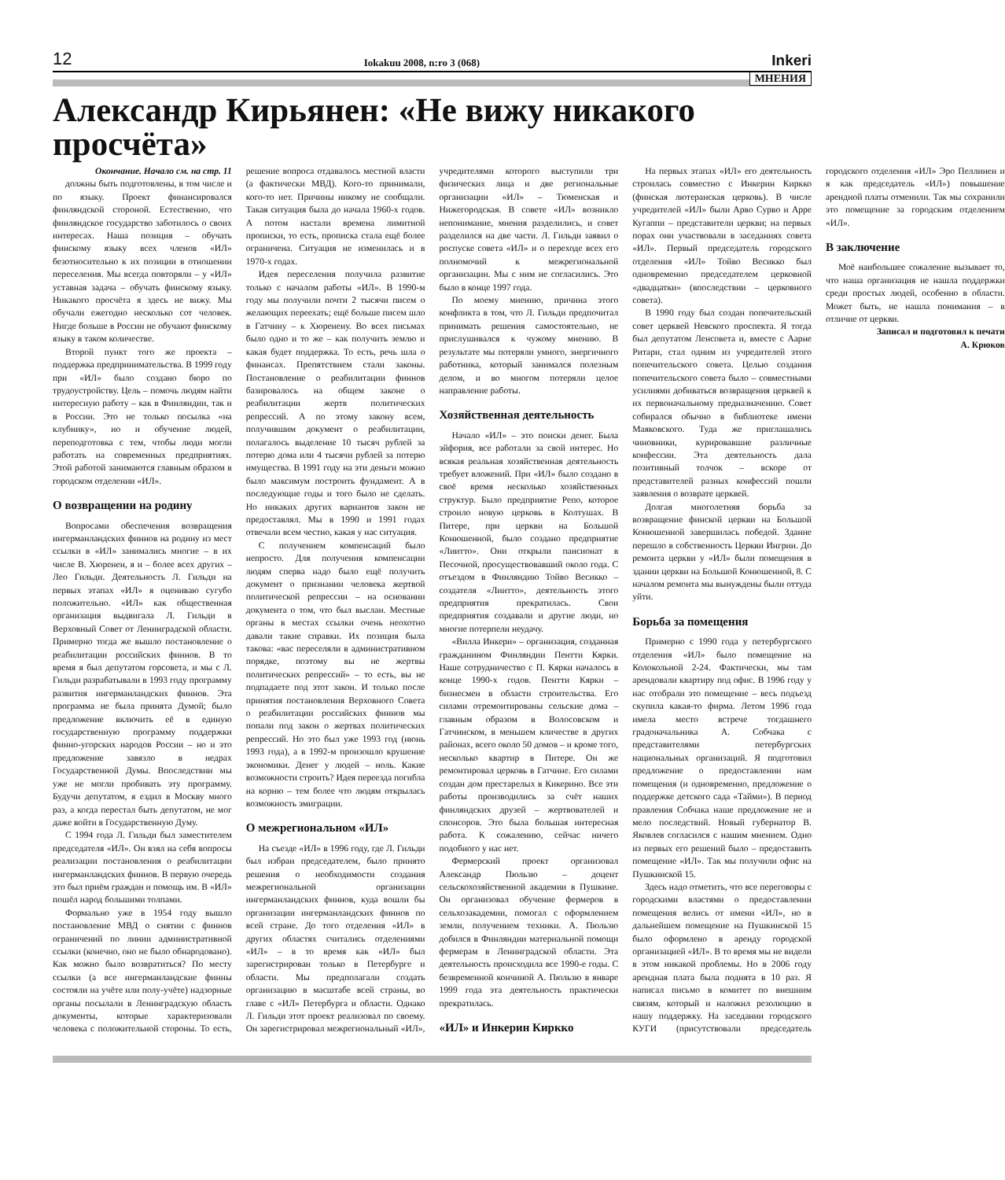12 Iokakuu 2008, n:ro 3 (068) Inkeri
МНЕНИЯ
Александр Кирьянен: «Не вижу никакого просчёта»
Окончание. Начало см. на стр. 11
должны быть подготовлены, в том числе и по языку. Проект финансировался финляндской стороной. Естественно, что финляндское государство заботилось о своих интересах. Наша позиция – обучать финскому языку всех членов «ИЛ» безотносительно к их позиции в отношении переселения. Мы всегда повторяли – у «ИЛ» уставная задача – обучать финскому языку. Никакого просчёта я здесь не вижу. Мы обучали ежегодно несколько сот человек. Нигде больше в России не обучают финскому языку в таком количестве.
Второй пункт того же проекта – поддержка предпринимательства. В 1999 году при «ИЛ» было создано бюро по трудоустройству. Цель – помочь людям найти интересную работу – как в Финляндии, так и в России. Это не только посылка «на клубнику», но и обучение людей, переподготовка с тем, чтобы люди могли работать на современных предприятиях. Этой работой занимаются главным образом в городском отделении «ИЛ».
О возвращении на родину
Вопросами обеспечения возвращения ингерманландских финнов на родину из мест ссылки в «ИЛ» занимались многие – в их числе В. Хюренен, я и – более всех других – Лео Гильди. Деятельность Л. Гильди на первых этапах «ИЛ» я оцениваю сугубо положительно. «ИЛ» как общественная организация выдвигала Л. Гильди в Верховный Совет от Ленинградской области. Примерно тогда же вышло постановление о реабилитации российских финнов. В то время я был депутатом горсовета, и мы с Л. Гильди разрабатывали в 1993 году программу развития ингерманландских финнов. Эта программа не была принята Думой; было предложение включить её в единую государственную программу поддержки финно-угорских народов России – но и это предложение завязло в недрах Государственной Думы. Впоследствии мы уже не могли пробивать эту программу. Будучи депутатом, я ездил в Москву много раз, а когда перестал быть депутатом, не мог даже войти в Государственную Думу.
С 1994 года Л. Гильди был заместителем председателя «ИЛ». Он взял на себя вопросы реализации постановления о реабилитации ингерманландских финнов. В первую очередь это был приём граждан и помощь им. В «ИЛ» пошёл народ большими толпами.
Формально уже в 1954 году вышло постановление МВД о снятии с финнов ограничений по линии административной ссылки (конечно, оно не было обнародовано). Как можно было возвратиться? По месту ссылки (а все ингерманландские финны состояли на учёте или полу-учёте) надзорные органы посылали в Ленинградскую область документы, которые характеризовали человека с положительной стороны. То есть, решение вопроса отдавалось местной власти (а фактически МВД). Кого-то принимали, кого-то нет. Причины никому не сообщали. Такая ситуация была до начала 1960-х годов. А потом настали времена лимитной прописки, то есть, прописка стала ещё более ограничена. Ситуация не изменилась и в 1970-х годах.
Идея переселения получила развитие только с началом работы «ИЛ». В 1990-м году мы получили почти 2 тысячи писем о желающих переехать; ещё больше писем шло в Гатчину – к Хюренену. Во всех письмах было одно и то же – как получить землю и какая будет поддержка. То есть, речь шла о финансах. Препятствием стали законы. Постановление о реабилитации финнов базировалось на общем законе о реабилитации жертв политических репрессий. А по этому закону всем, получившим документ о реабилитации, полагалось выделение 10 тысяч рублей за потерю дома или 4 тысячи рублей за потерю имущества. В 1991 году на эти деньги можно было максимум построить фундамент. А в последующие годы и того было не сделать. Но никаких других вариантов закон не предоставлял. Мы в 1990 и 1991 годах отвечали всем честно, какая у нас ситуация.
С получением компенсаций было непросто. Для получения компенсации людям сперва надо было ещё получить документ о признании человека жертвой политической репрессии – на основании документа о том, что был выслан. Местные органы в местах ссылки очень неохотно давали такие справки. Их позиция была такова: «вас переселяли в административном порядке, поэтому вы не жертвы политических репрессий» – то есть, вы не подпадаете под этот закон. И только после принятия постановления Верховного Совета о реабилитации российских финнов мы попали под закон о жертвах политических репрессий. Но это был уже 1993 год (июнь 1993 года), а в 1992-м произошло крушение экономики. Денег у людей – ноль. Какие возможности строить? Идея переезда погибла на корню – тем более что людям открылась возможность эмиграции.
О межрегиональном «ИЛ»
На съезде «ИЛ» в 1996 году, где Л. Гильди был избран председателем, было принято решения о необходимости создания межрегиональной организации ингерманландских финнов, куда вошли бы организации ингерманландских финнов по всей стране. До того отделения «ИЛ» в других областях считались отделениями «ИЛ» – в то время как «ИЛ» был зарегистрирован только в Петербурге и области. Мы предполагали создать организацию в масштабе всей страны, во главе с «ИЛ» Петербурга и области. Однако Л. Гильди этот проект реализовал по своему. Он зарегистрировал межрегиональный «ИЛ», учредителями которого выступили три физических лица и две региональные организации «ИЛ» – Тюменская и Нижегородская. В совете «ИЛ» возникло непонимание, мнения разделились, и совет разделился на две части. Л. Гильди заявил о роспуске совета «ИЛ» и о переходе всех его полномочий к межрегиональной организации. Мы с ним не согласились. Это было в конце 1997 года.
По моему мнению, причина этого конфликта в том, что Л. Гильди предпочитал принимать решения самостоятельно, не прислушивался к чужому мнению. В результате мы потеряли умного, энергичного работника, который занимался полезным делом, и во многом потеряли целое направление работы.
Хозяйственная деятельность
Начало «ИЛ» – это поиски денег. Была эйфория, все работали за свой интерес. Но всякая реальная хозяйственная деятельность требует вложений. При «ИЛ» было создано в своё время несколько хозяйственных структур. Было предприятие Репо, которое строило новую церковь в Колтушах. В Питере, при церкви на Большой Конюшенной, было создано предприятие «Лиитто». Они открыли пансионат в Песочной, просуществовавший около года. С отъездом в Финляндию Тойво Весикко – создателя «Лиитто», деятельность этого предприятия прекратилась. Свои предприятия создавали и другие люди, но многие потерпели неудачу.
«Вилла Инкери» – организация, созданная гражданином Финляндии Пентти Кярки. Наше сотрудничество с П. Кярки началось в конце 1990-х годов. Пентти Кярки – бизнесмен в области строительства. Его силами отремонтированы сельские дома – главным образом в Волосовском и Гатчинском, в меньшем кличестве в других районах, всего около 50 домов – и кроме того, несколько квартир в Питере. Он же ремонтировал церковь в Гатчине. Его силами создан дом престарелых в Кикерино. Все эти работы производились за счёт наших финляндских друзей – жертвователей и спонсоров. Это была большая интересная работа. К сожалению, сейчас ничего подобного у нас нет.
Фермерский проект организовал Александр Пюльзю – доцент сельскохозяйственной академии в Пушкине. Он организовал обучение фермеров в сельхозакадемии, помогал с оформлением земли, получением техники. А. Пюльзю добился в Финляндии материальной помощи фермерам в Ленинградской области. Эта деятельность происходила все 1990-е годы. С безвременной кончиной А. Пюльзю в январе 1999 года эта деятельность практически прекратилась.
«ИЛ» и Инкерин Киркко
На первых этапах «ИЛ» его деятельность строилась совместно с Инкерин Киркко (финская лютеранская церковь). В числе учредителей «ИЛ» были Арво Сурво и Арре Кугаппи – представители церкви; на первых порах они участвовали в заседаниях совета «ИЛ». Первый председатель городского отделения «ИЛ» Тойво Весикко был одновременно председателем церковной «двадцатки» (впоследствии – церковного совета).
В 1990 году был создан попечительский совет церквей Невского проспекта. Я тогда был депутатом Ленсовета и, вместе с Аарне Ритари, стал одним из учредителей этого попечительского совета. Целью создания попечительского совета было – совместными усилиями добиваться возвращения церквей к их первоначальному предназначению. Совет собирался обычно в библиотеке имени Маяковского. Туда же приглашались чиновники, курировавшие различные конфессии. Эта деятельность дала позитивный толчок – вскоре от представителей разных конфессий пошли заявления о возврате церквей.
Долгая многолетняя борьба за возвращение финской церкви на Большой Конюшенной завершилась победой. Здание перешло в собственность Церкви Ингрии. До ремонта церкви у «ИЛ» были помещения в здании церкви на Большой Конюшенной, 8. С началом ремонта мы вынуждены были оттуда уйти.
Борьба за помещения
Примерно с 1990 года у петербургского отделения «ИЛ» было помещение на Колокольной 2-24. Фактически, мы там арендовали квартиру под офис. В 1996 году у нас отобрали это помещение – весь подъезд скупила какая-то фирма. Летом 1996 года имела место встрече тогдашнего градоначальника А. Собчака с представителями петербургских национальных организаций. Я подготовил предложение о предоставлении нам помещения (и одновременно, предложение о поддержке детского сада «Тайми»). В период правления Собчака наше предложение не и мело последствий. Новый губернатор В. Яковлев согласился с нашим мнением. Одно из первых его решений было – предоставить помещение «ИЛ». Так мы получили офис на Пушкинской 15.
Здесь надо отметить, что все переговоры с городскими властями о предоставлении помещения велись от имени «ИЛ», но в дальнейшем помещение на Пушкинской 15 было оформлено в аренду городской организацией «ИЛ». В то время мы не видели в этом никакой проблемы. Но в 2006 году арендная плата была поднята в 10 раз. Я написал письмо в комитет по внешним связям, который и наложил резолюцию в нашу поддержку. На заседании городского КУГИ (присутствовали председатель городского отделения «ИЛ» Эро Пеллинен и я как председатель «ИЛ») повышение арендной платы отменили. Так мы сохранили это помещение за городским отделением «ИЛ».
В заключение
Моё наибольшее сожаление вызывает то, что наша организация не нашла поддержки среди простых людей, особенно в области. Может быть, не нашла понимания – в отличие от церкви.
Записал и подготовил к печати
А. Крюков